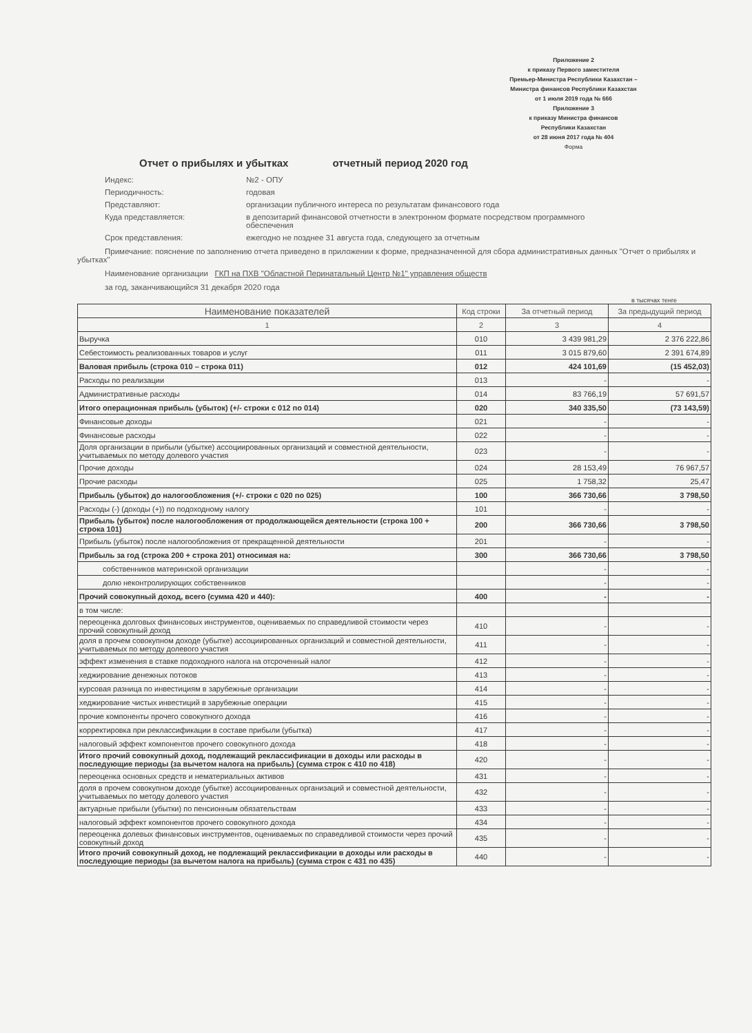Приложение 2
к приказу Первого заместителя
Премьер-Министра Республики Казахстан –
Министра финансов Республики Казахстан
от 1 июля 2019 года № 666
Приложение 3
к приказу Министра финансов
Республики Казахстан
от 28 июня 2017 года № 404
Форма
Отчет о прибылях и убытках отчетный период 2020 год
Индекс:
№2 - ОПУ
Периодичность:
годовая
Представляют:
организации публичного интереса по результатам финансового года
Куда представляется:
в депозитарий финансовой отчетности в электронном формате посредством программного обеспечения
Срок представления:
ежегодно не позднее 31 августа года, следующего за отчетным
Примечание: пояснение по заполнению отчета приведено в приложении к форме, предназначенной для сбора административных данных "Отчет о прибылях и убытках"
Наименование организации ГКП на ПХВ "Областной Перинатальный Центр №1" управления обществ
за год, заканчивающийся 31 декабря 2020 года
в тысячах тенге
| Наименование показателей | Код строки | За отчетный период | За предыдущий период |
| --- | --- | --- | --- |
| 1 | 2 | 3 | 4 |
| Выручка | 010 | 3 439 981,29 | 2 376 222,86 |
| Себестоимость реализованных товаров и услуг | 011 | 3 015 879,60 | 2 391 674,89 |
| Валовая прибыль (строка 010 – строка 011) | 012 | 424 101,69 | (15 452,03) |
| Расходы по реализации | 013 | - | - |
| Административные расходы | 014 | 83 766,19 | 57 691,57 |
| Итого операционная прибыль (убыток) (+/- строки с 012 по 014) | 020 | 340 335,50 | (73 143,59) |
| Финансовые доходы | 021 | - | - |
| Финансовые расходы | 022 | - | - |
| Доля организации в прибыли (убытке) ассоциированных организаций и совместной деятельности, учитываемых по методу долевого участия | 023 | - | - |
| Прочие доходы | 024 | 28 153,49 | 76 967,57 |
| Прочие расходы | 025 | 1 758,32 | 25,47 |
| Прибыль (убыток) до налогообложения (+/- строки с 020 по 025) | 100 | 366 730,66 | 3 798,50 |
| Расходы (-) (доходы (+)) по подоходному налогу | 101 | - | - |
| Прибыль (убыток) после налогообложения от продолжающейся деятельности (строка 100 + строка 101) | 200 | 366 730,66 | 3 798,50 |
| Прибыль (убыток) после налогообложения от прекращенной деятельности | 201 | - | - |
| Прибыль за год (строка 200 + строка 201) относимая на: | 300 | 366 730,66 | 3 798,50 |
| собственников материнской организации | | - | - |
| долю неконтролирующих собственников | | - | - |
| Прочий совокупный доход, всего (сумма 420 и 440): | 400 | - | - |
| в том числе: | | | |
| переоценка долговых финансовых инструментов, оцениваемых по справедливой стоимости через прочий совокупный доход | 410 | - | - |
| доля в прочем совокупном доходе (убытке) ассоциированных организаций и совместной деятельности, учитываемых по методу долевого участия | 411 | - | - |
| эффект изменения в ставке подоходного налога на отсроченный налог | 412 | - | - |
| хеджирование денежных потоков | 413 | - | - |
| курсовая разница по инвестициям в зарубежные организации | 414 | - | - |
| хеджирование чистых инвестиций в зарубежные операции | 415 | - | - |
| прочие компоненты прочего совокупного дохода | 416 | - | - |
| корректировка при реклассификации в составе прибыли (убытка) | 417 | - | - |
| налоговый эффект компонентов прочего совокупного дохода | 418 | - | - |
| Итого прочий совокупный доход, подлежащий реклассификации в доходы или расходы в последующие периоды (за вычетом налога на прибыль) (сумма строк с 410 по 418) | 420 | - | - |
| переоценка основных средств и нематериальных активов | 431 | - | - |
| доля в прочем совокупном доходе (убытке) ассоциированных организаций и совместной деятельности, учитываемых по методу долевого участия | 432 | - | - |
| актуарные прибыли (убытки) по пенсионным обязательствам | 433 | - | - |
| налоговый эффект компонентов прочего совокупного дохода | 434 | - | - |
| переоценка долевых финансовых инструментов, оцениваемых по справедливой стоимости через прочий совокупный доход | 435 | - | - |
| Итого прочий совокупный доход, не подлежащий реклассификации в доходы или расходы в последующие периоды (за вычетом налога на прибыль) (сумма строк с 431 по 435) | 440 | - | - |